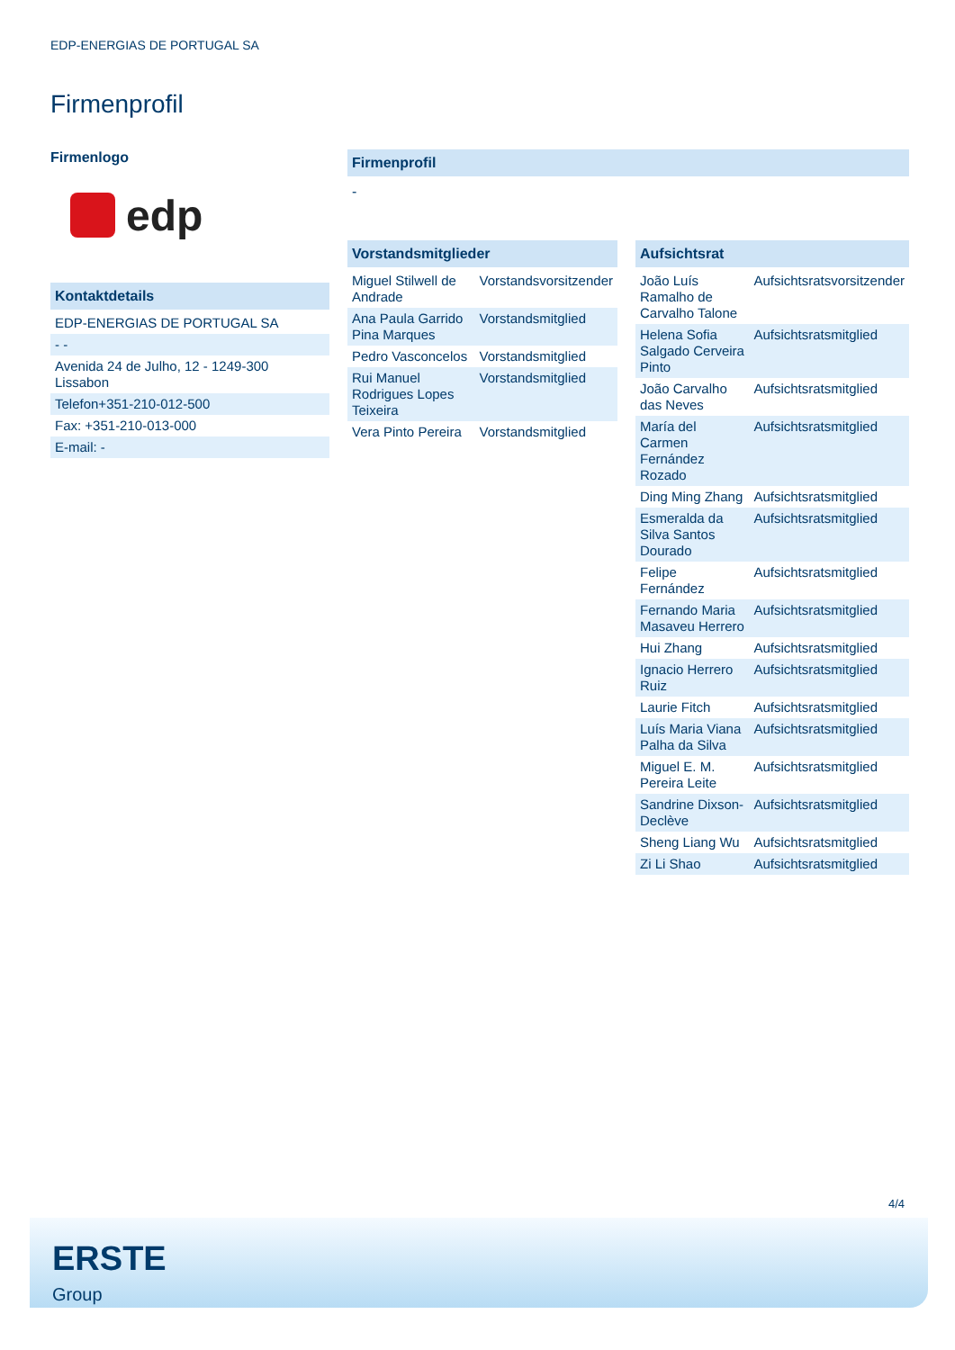EDP-ENERGIAS DE PORTUGAL SA
Firmenprofil
Firmenlogo
edp
Kontaktdetails
| EDP-ENERGIAS DE PORTUGAL SA |
| - - |
| Avenida 24 de Julho, 12 - 1249-300 Lissabon |
| Telefon+351-210-012-500 |
| Fax: +351-210-013-000 |
| E-mail: - |
Firmenprofil
-
Vorstandsmitglieder
| Miguel Stilwell de Andrade | Vorstandsvorsitzender |
| Ana Paula Garrido Pina Marques | Vorstandsmitglied |
| Pedro Vasconcelos | Vorstandsmitglied |
| Rui Manuel Rodrigues Lopes Teixeira | Vorstandsmitglied |
| Vera Pinto Pereira | Vorstandsmitglied |
Aufsichtsrat
| João Luís Ramalho de Carvalho Talone | Aufsichtsratsvorsitzender |
| Helena Sofia Salgado Cerveira Pinto | Aufsichtsratsmitglied |
| João Carvalho das Neves | Aufsichtsratsmitglied |
| María del Carmen Fernández Rozado | Aufsichtsratsmitglied |
| Ding Ming Zhang | Aufsichtsratsmitglied |
| Esmeralda da Silva Santos Dourado | Aufsichtsratsmitglied |
| Felipe Fernández | Aufsichtsratsmitglied |
| Fernando Maria Masaveu Herrero | Aufsichtsratsmitglied |
| Hui Zhang | Aufsichtsratsmitglied |
| Ignacio Herrero Ruiz | Aufsichtsratsmitglied |
| Laurie Fitch | Aufsichtsratsmitglied |
| Luís Maria Viana Palha da Silva | Aufsichtsratsmitglied |
| Miguel E. M. Pereira Leite | Aufsichtsratsmitglied |
| Sandrine Dixson-Declève | Aufsichtsratsmitglied |
| Sheng Liang Wu | Aufsichtsratsmitglied |
| Zi Li Shao | Aufsichtsratsmitglied |
4/4
ERSTE
Group